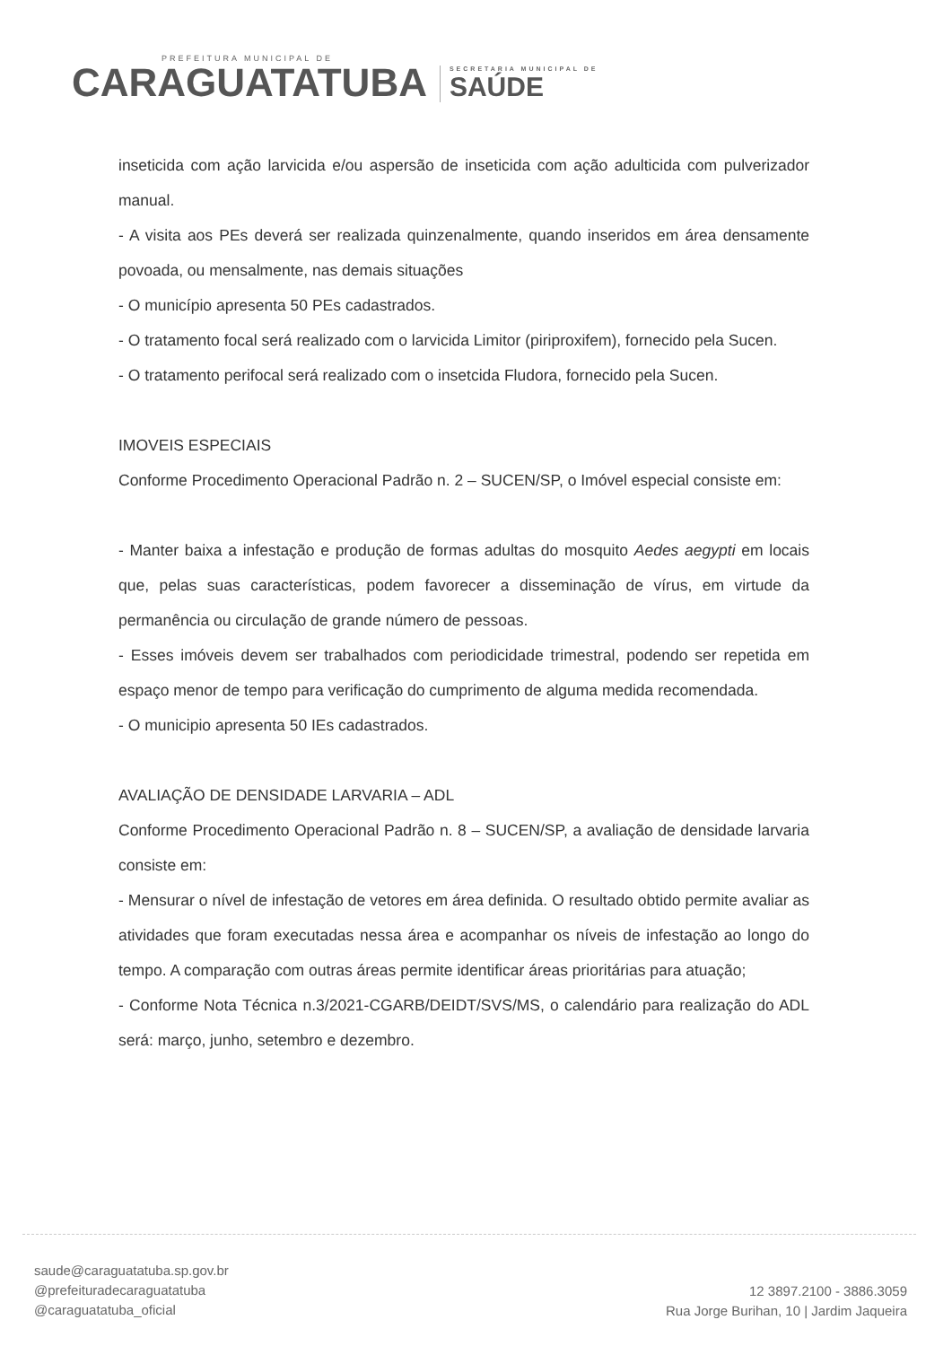PREFEITURA MUNICIPAL DE
CARAGUATATUBA
SECRETARIA MUNICIPAL DE
SAÚDE
inseticida com ação larvicida e/ou aspersão de inseticida com ação adulticida com pulverizador manual.
- A visita aos PEs deverá ser realizada quinzenalmente, quando inseridos em área densamente povoada, ou mensalmente, nas demais situações
- O município apresenta 50 PEs cadastrados.
- O tratamento focal será realizado com o larvicida Limitor (piriproxifem), fornecido pela Sucen.
- O tratamento perifocal será realizado com o insetcida Fludora, fornecido pela Sucen.
IMOVEIS ESPECIAIS
Conforme Procedimento Operacional Padrão n. 2 – SUCEN/SP, o Imóvel especial consiste em:
- Manter baixa a infestação e produção de formas adultas do mosquito Aedes aegypti em locais que, pelas suas características, podem favorecer a disseminação de vírus, em virtude da permanência ou circulação de grande número de pessoas.
- Esses imóveis devem ser trabalhados com periodicidade trimestral, podendo ser repetida em espaço menor de tempo para verificação do cumprimento de alguma medida recomendada.
- O municipio apresenta 50 IEs cadastrados.
AVALIAÇÃO DE DENSIDADE LARVARIA – ADL
Conforme Procedimento Operacional Padrão n. 8 – SUCEN/SP, a avaliação de densidade larvaria consiste em:
- Mensurar o nível de infestação de vetores em área definida. O resultado obtido permite avaliar as atividades que foram executadas nessa área e acompanhar os níveis de infestação ao longo do tempo. A comparação com outras áreas permite identificar áreas prioritárias para atuação;
- Conforme Nota Técnica n.3/2021-CGARB/DEIDT/SVS/MS, o calendário para realização do ADL será: março, junho, setembro e dezembro.
saude@caraguatatuba.sp.gov.br
@prefeituradecaraguatatuba
@caraguatatuba_oficial
12 3897.2100 - 3886.3059
Rua Jorge Burihan, 10 | Jardim Jaqueira